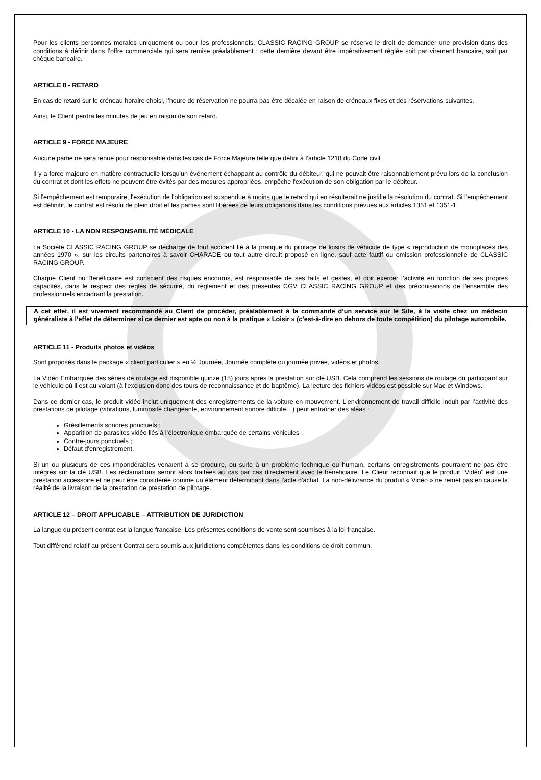Pour les clients personnes morales uniquement ou pour les professionnels, CLASSIC RACING GROUP se réserve le droit de demander une provision dans des conditions à définir dans l’offre commerciale qui sera remise préalablement ; cette dernière devant être impérativement réglée soit par virement bancaire, soit par chèque bancaire.
ARTICLE 8 - RETARD
En cas de retard sur le créneau horaire choisi, l’heure de réservation ne pourra pas être décalée en raison de créneaux fixes et des réservations suivantes.
Ainsi, le Client perdra les minutes de jeu en raison de son retard.
ARTICLE 9 - FORCE MAJEURE
Aucune partie ne sera tenue pour responsable dans les cas de Force Majeure telle que défini à l’article 1218 du Code civil.
Il y a force majeure en matière contractuelle lorsqu'un événement échappant au contrôle du débiteur, qui ne pouvait être raisonnablement prévu lors de la conclusion du contrat et dont les effets ne peuvent être évités par des mesures appropriées, empêche l'exécution de son obligation par le débiteur.
Si l'empêchement est temporaire, l'exécution de l'obligation est suspendue à moins que le retard qui en résulterait ne justifie la résolution du contrat. Si l'empêchement est définitif, le contrat est résolu de plein droit et les parties sont libérées de leurs obligations dans les conditions prévues aux articles 1351 et 1351-1.
ARTICLE 10 - LA NON RESPONSABILITÉ MÉDICALE
La Société CLASSIC RACING GROUP se décharge de tout accident lié à la pratique du pilotage de loisirs de véhicule de type « reproduction de monoplaces des années 1970 », sur les circuits partenaires à savoir CHARADE ou tout autre circuit proposé en ligne, sauf acte fautif ou omission professionnelle de CLASSIC RACING GROUP.
Chaque Client ou Bénéficiaire est conscient des risques encourus, est responsable de ses faits et gestes, et doit exercer l’activité en fonction de ses propres capacités, dans le respect des règles de sécurité, du règlement et des présentes CGV CLASSIC RACING GROUP et des préconisations de l’ensemble des professionnels encadrant la prestation.
A cet effet, il est vivement recommandé au Client de procéder, préalablement à la commande d’un service sur le Site, à la visite chez un médecin généraliste à l’effet de déterminer si ce dernier est apte ou non à la pratique « Loisir » (c’est-à-dire en dehors de toute compétition) du pilotage automobile.
ARTICLE 11 - Produits photos et vidéos
Sont proposés dans le package « client particulier » en ½ Journée, Journée complète ou journée privée, vidéos et photos.
La Vidéo Embarquée des séries de roulage est disponible quinze (15) jours après la prestation sur clé USB. Cela comprend les sessions de roulage du participant sur le véhicule où il est au volant (à l'exclusion donc des tours de reconnaissance et de baptême). La lecture des fichiers vidéos est possible sur Mac et Windows.
Dans ce dernier cas, le produit vidéo inclut uniquement des enregistrements de la voiture en mouvement. L’environnement de travail difficile induit par l’activité des prestations de pilotage (vibrations, luminosité changeante, environnement sonore difficile…) peut entraîner des aléas :
Grésillements sonores ponctuels ;
Apparition de parasites vidéo liés à l’électronique embarquée de certains véhicules ;
Contre-jours ponctuels ;
Défaut d'enregistrement.
Si un ou plusieurs de ces impondérables venaient à se produire, ou suite à un problème technique ou humain, certains enregistrements pourraient ne pas être intégrés sur la clé USB. Les réclamations seront alors traitées au cas par cas directement avec le bénéficiaire. Le Client reconnait que le produit "Vidéo" est une prestation accessoire et ne peut être considérée comme un élément déterminant dans l'acte d'achat. La non-délivrance du produit « Vidéo » ne remet pas en cause la réalité de la livraison de la prestation de prestation de pilotage.
ARTICLE 12 – DROIT APPLICABLE – ATTRIBUTION DE JURIDICTION
La langue du présent contrat est la langue française. Les présentes conditions de vente sont soumises à la loi française.
Tout différend relatif au présent Contrat sera soumis aux juridictions compétentes dans les conditions de droit commun.